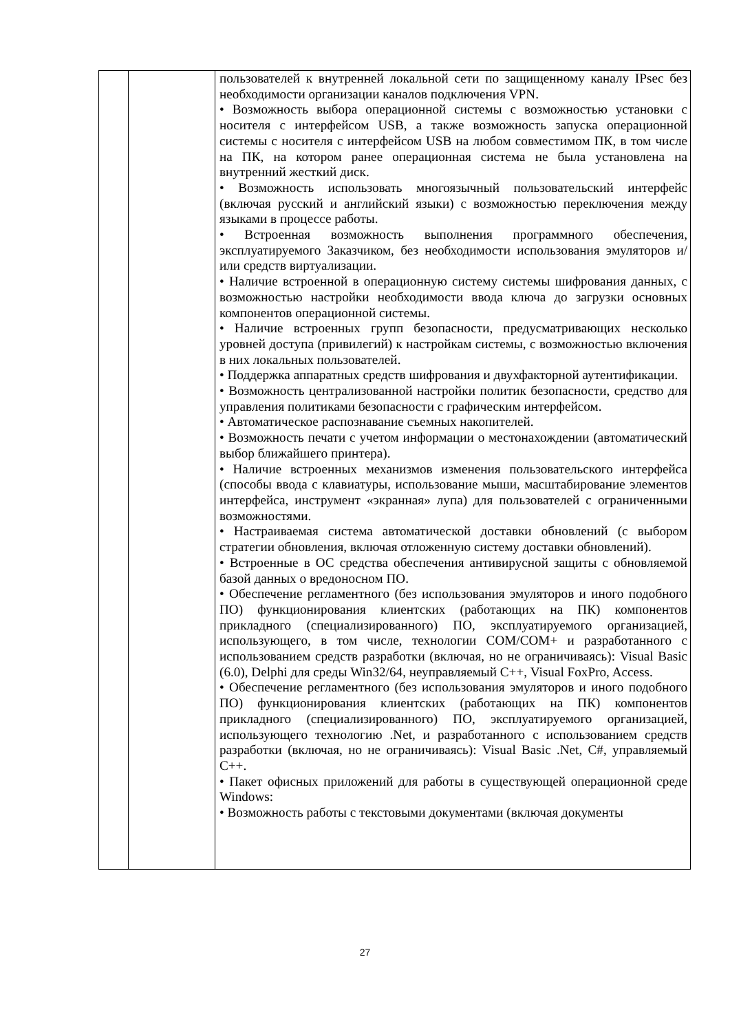| | | пользователей к внутренней локальной сети по защищенному каналу IPsec без необходимости организации каналов подключения VPN. • Возможность выбора операционной системы с возможностью установки с носителя с интерфейсом USB, а также возможность запуска операционной системы с носителя с интерфейсом USB на любом совместимом ПК, в том числе на ПК, на котором ранее операционная система не была установлена на внутренний жесткий диск. • Возможность использовать многоязычный пользовательский интерфейс (включая русский и английский языки) с возможностью переключения между языками в процессе работы. • Встроенная возможность выполнения программного обеспечения, эксплуатируемого Заказчиком, без необходимости использования эмуляторов и/или средств виртуализации. • Наличие встроенной в операционную систему системы шифрования данных, с возможностью настройки необходимости ввода ключа до загрузки основных компонентов операционной системы. • Наличие встроенных групп безопасности, предусматривающих несколько уровней доступа (привилегий) к настройкам системы, с возможностью включения в них локальных пользователей. • Поддержка аппаратных средств шифрования и двухфакторной аутентификации. • Возможность централизованной настройки политик безопасности, средство для управления политиками безопасности с графическим интерфейсом. • Автоматическое распознавание съемных накопителей. • Возможность печати с учетом информации о местонахождении (автоматический выбор ближайшего принтера). • Наличие встроенных механизмов изменения пользовательского интерфейса (способы ввода с клавиатуры, использование мыши, масштабирование элементов интерфейса, инструмент «экранная» лупа) для пользователей с ограниченными возможностями. • Настраиваемая система автоматической доставки обновлений (с выбором стратегии обновления, включая отложенную систему доставки обновлений). • Встроенные в ОС средства обеспечения антивирусной защиты с обновляемой базой данных о вредоносном ПО. • Обеспечение регламентного (без использования эмуляторов и иного подобного ПО) функционирования клиентских (работающих на ПК) компонентов прикладного (специализированного) ПО, эксплуатируемого организацией, использующего, в том числе, технологии COM/COM+ и разработанного с использованием средств разработки (включая, но не ограничиваясь): Visual Basic (6.0), Delphi для среды Win32/64, неуправляемый С++, Visual FoxPro, Access. • Обеспечение регламентного (без использования эмуляторов и иного подобного ПО) функционирования клиентских (работающих на ПК) компонентов прикладного (специализированного) ПО, эксплуатируемого организацией, использующего технологию .Net, и разработанного с использованием средств разработки (включая, но не ограничиваясь): Visual Basic .Net, C#, управляемый С++. • Пакет офисных приложений для работы в существующей операционной среде Windows: • Возможность работы с текстовыми документами (включая документы |
27